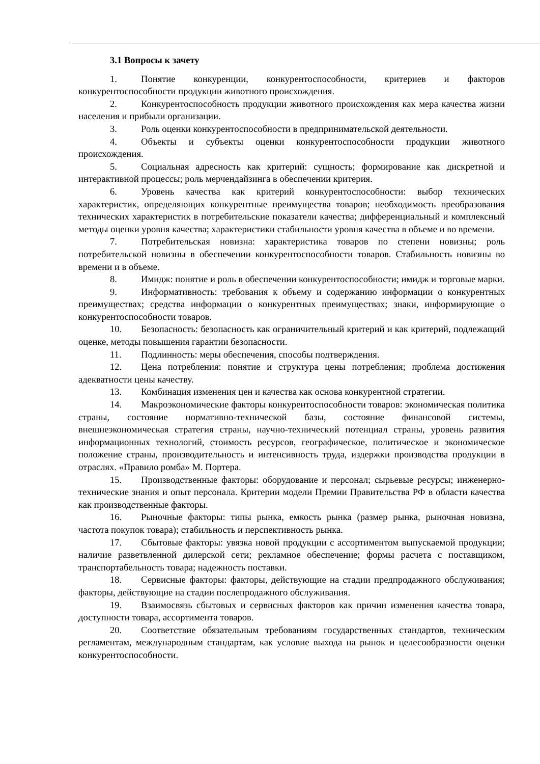3.1 Вопросы к зачету
1. Понятие конкуренции, конкурентоспособности, критериев и факторов конкурентоспособности продукции животного происхождения.
2. Конкурентоспособность продукции животного происхождения как мера качества жизни населения и прибыли организации.
3. Роль оценки конкурентоспособности в предпринимательской деятельности.
4. Объекты и субъекты оценки конкурентоспособности продукции животного происхождения.
5. Социальная адресность как критерий: сущность; формирование как дискретной и интерактивной процессы; роль мерчендайзинга в обеспечении критерия.
6. Уровень качества как критерий конкурентоспособности: выбор технических характеристик, определяющих конкурентные преимущества товаров; необходимость преобразования технических характеристик в потребительские показатели качества; дифференциальный и комплексный методы оценки уровня качества; характеристики стабильности уровня качества в объеме и во времени.
7. Потребительская новизна: характеристика товаров по степени новизны; роль потребительской новизны в обеспечении конкурентоспособности товаров. Стабильность новизны во времени и в объеме.
8. Имидж: понятие и роль в обеспечении конкурентоспособности; имидж и торговые марки.
9. Информативность: требования к объему и содержанию информации о конкурентных преимуществах; средства информации о конкурентных преимуществах; знаки, информирующие о конкурентоспособности товаров.
10. Безопасность: безопасность как ограничительный критерий и как критерий, подлежащий оценке, методы повышения гарантии безопасности.
11. Подлинность: меры обеспечения, способы подтверждения.
12. Цена потребления: понятие и структура цены потребления; проблема достижения адекватности цены качеству.
13. Комбинация изменения цен и качества как основа конкурентной стратегии.
14. Макроэкономические факторы конкурентоспособности товаров: экономическая политика страны, состояние нормативно-технической базы, состояние финансовой системы, внешнеэкономическая стратегия страны, научно-технический потенциал страны, уровень развития информационных технологий, стоимость ресурсов, географическое, политическое и экономическое положение страны, производительность и интенсивность труда, издержки производства продукции в отраслях. «Правило ромба» М. Портера.
15. Производственные факторы: оборудование и персонал; сырьевые ресурсы; инженерно-технические знания и опыт персонала. Критерии модели Премии Правительства РФ в области качества как производственные факторы.
16. Рыночные факторы: типы рынка, емкость рынка (размер рынка, рыночная новизна, частота покупок товара); стабильность и перспективность рынка.
17. Сбытовые факторы: увязка новой продукции с ассортиментом выпускаемой продукции; наличие разветвленной дилерской сети; рекламное обеспечение; формы расчета с поставщиком, транспортабельность товара; надежность поставки.
18. Сервисные факторы: факторы, действующие на стадии предпродажного обслуживания; факторы, действующие на стадии послепродажного обслуживания.
19. Взаимосвязь сбытовых и сервисных факторов как причин изменения качества товара, доступности товара, ассортимента товаров.
20. Соответствие обязательным требованиям государственных стандартов, техническим регламентам, международным стандартам, как условие выхода на рынок и целесообразности оценки конкурентоспособности.